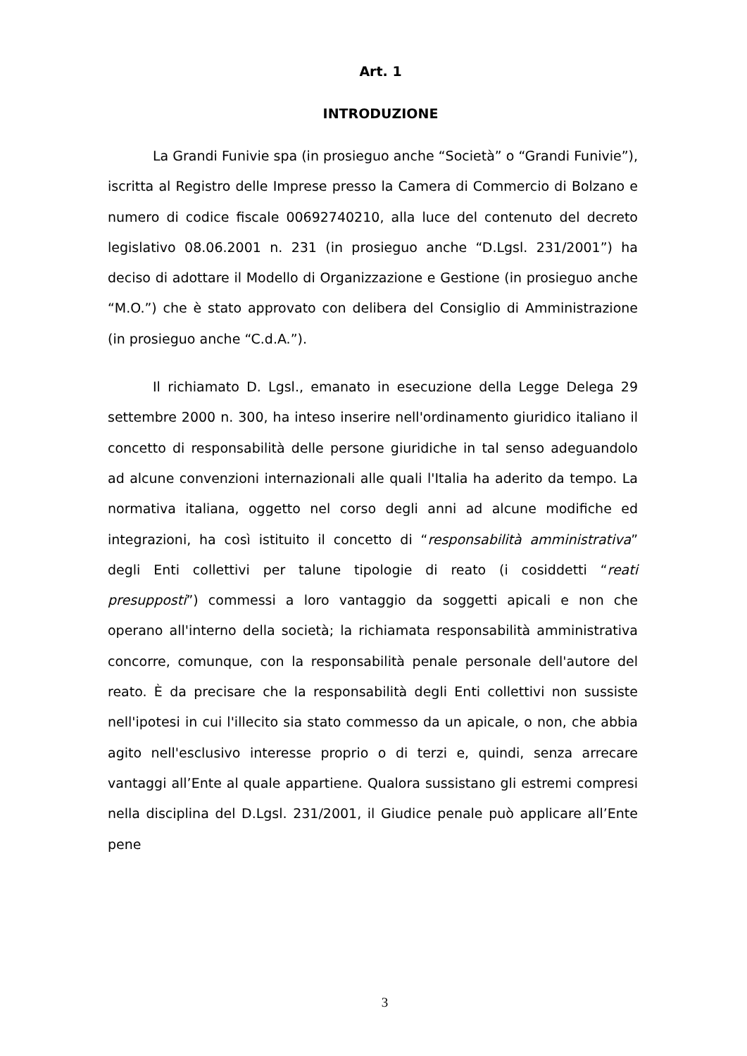Art. 1
INTRODUZIONE
La Grandi Funivie spa (in prosieguo anche “Società” o “Grandi Funivie”), iscritta al Registro delle Imprese presso la Camera di Commercio di Bolzano e numero di codice fiscale 00692740210, alla luce del contenuto del decreto legislativo 08.06.2001 n. 231 (in prosieguo anche “D.Lgsl. 231/2001”) ha deciso di adottare il Modello di Organizzazione e Gestione (in prosieguo anche “M.O.”) che è stato approvato con delibera del Consiglio di Amministrazione (in prosieguo anche “C.d.A.”).
Il richiamato D. Lgsl., emanato in esecuzione della Legge Delega 29 settembre 2000 n. 300, ha inteso inserire nell'ordinamento giuridico italiano il concetto di responsabilità delle persone giuridiche in tal senso adeguandolo ad alcune convenzioni internazionali alle quali l'Italia ha aderito da tempo. La normativa italiana, oggetto nel corso degli anni ad alcune modifiche ed integrazioni, ha così istituito il concetto di “responsabilità amministrativa” degli Enti collettivi per talune tipologie di reato (i cosiddetti “reati presupposti”) commessi a loro vantaggio da soggetti apicali e non che operano all'interno della società; la richiamata responsabilità amministrativa concorre, comunque, con la responsabilità penale personale dell'autore del reato. È da precisare che la responsabilità degli Enti collettivi non sussiste nell'ipotesi in cui l'illecito sia stato commesso da un apicale, o non, che abbia agito nell'esclusivo interesse proprio o di terzi e, quindi, senza arrecare vantaggi all’Ente al quale appartiene. Qualora sussistano gli estremi compresi nella disciplina del D.Lgsl. 231/2001, il Giudice penale può applicare all’Ente pene
3